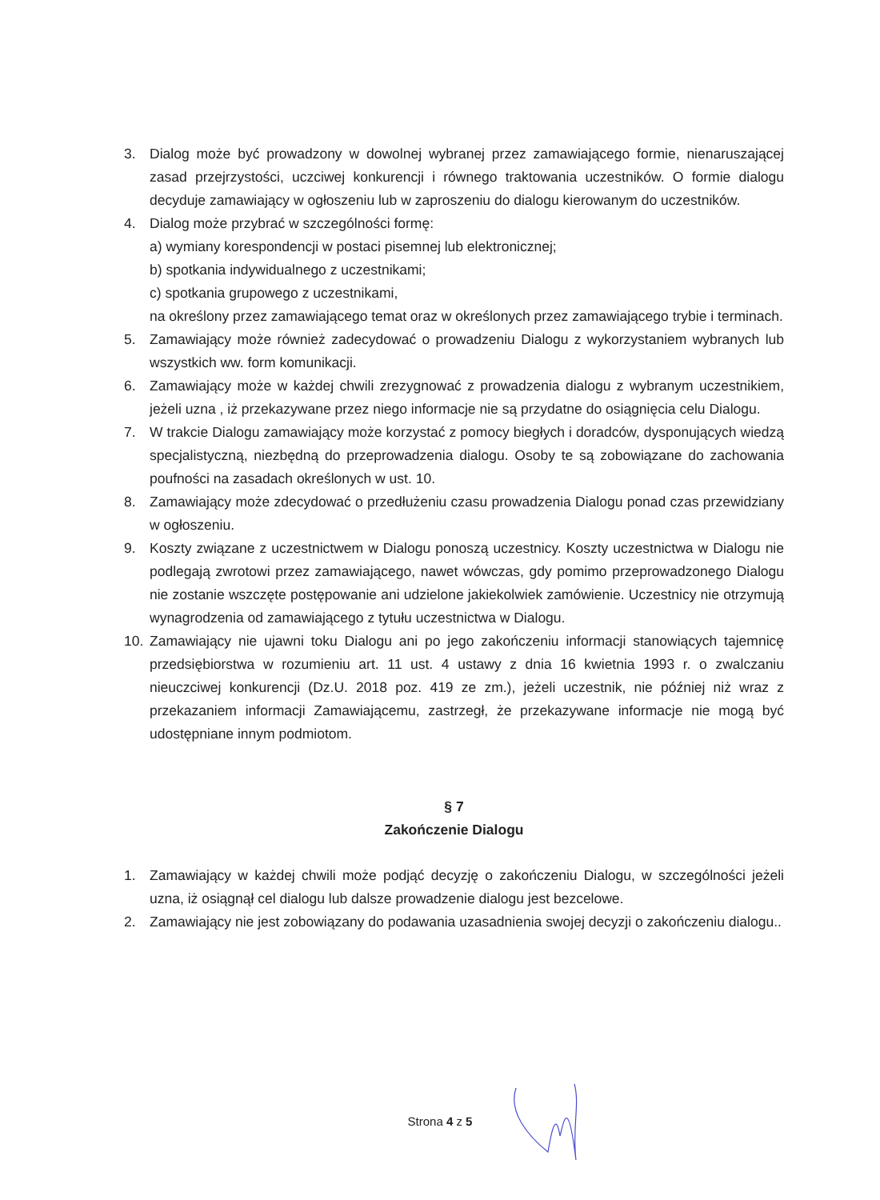3. Dialog może być prowadzony w dowolnej wybranej przez zamawiającego formie, nienaruszającej zasad przejrzystości, uczciwej konkurencji i równego traktowania uczestników. O formie dialogu decyduje zamawiający w ogłoszeniu lub w zaproszeniu do dialogu kierowanym do uczestników.
4. Dialog może przybrać w szczególności formę:
a) wymiany korespondencji w postaci pisemnej lub elektronicznej;
b) spotkania indywidualnego z uczestnikami;
c) spotkania grupowego z uczestnikami,
na określony przez zamawiającego temat oraz w określonych przez zamawiającego trybie i terminach.
5. Zamawiający może również zadecydować o prowadzeniu Dialogu z wykorzystaniem wybranych lub wszystkich ww. form komunikacji.
6. Zamawiający może w każdej chwili zrezygnować z prowadzenia dialogu z wybranym uczestnikiem, jeżeli uzna , iż przekazywane przez niego informacje nie są przydatne do osiągnięcia celu Dialogu.
7. W trakcie Dialogu zamawiający może korzystać z pomocy biegłych i doradców, dysponujących wiedzą specjalistyczną, niezbędną do przeprowadzenia dialogu. Osoby te są zobowiązane do zachowania poufności na zasadach określonych w ust. 10.
8. Zamawiający może zdecydować o przedłużeniu czasu prowadzenia Dialogu ponad czas przewidziany w ogłoszeniu.
9. Koszty związane z uczestnictwem w Dialogu ponoszą uczestnicy. Koszty uczestnictwa w Dialogu nie podlegają zwrotowi przez zamawiającego, nawet wówczas, gdy pomimo przeprowadzonego Dialogu nie zostanie wszczęte postępowanie ani udzielone jakiekolwiek zamówienie. Uczestnicy nie otrzymują wynagrodzenia od zamawiającego z tytułu uczestnictwa w Dialogu.
10. Zamawiający nie ujawni toku Dialogu ani po jego zakończeniu informacji stanowiących tajemnicę przedsiębiorstwa w rozumieniu art. 11 ust. 4 ustawy z dnia 16 kwietnia 1993 r. o zwalczaniu nieuczciwej konkurencji (Dz.U. 2018 poz. 419 ze zm.), jeżeli uczestnik, nie później niż wraz z przekazaniem informacji Zamawiającemu, zastrzegł, że przekazywane informacje nie mogą być udostępniane innym podmiotom.
§ 7
Zakończenie Dialogu
1. Zamawiający w każdej chwili może podjąć decyzję o zakończeniu Dialogu, w szczególności jeżeli uzna, iż osiągnął cel dialogu lub dalsze prowadzenie dialogu jest bezcelowe.
2. Zamawiający nie jest zobowiązany do podawania uzasadnienia swojej decyzji o zakończeniu dialogu..
Strona 4 z 5